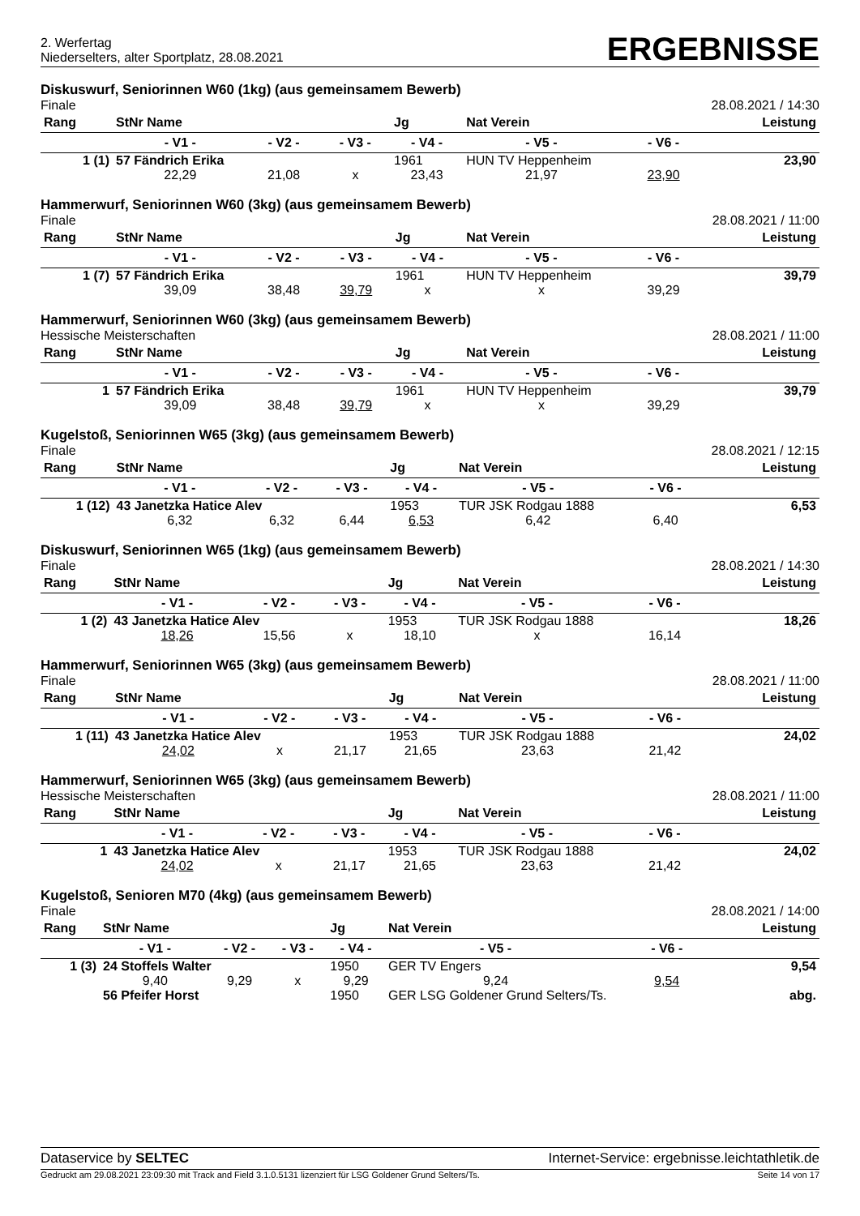2. Werfertag
Niederselters, alter Sportplatz, 28.08.2021
ERGEBNISSE
Diskuswurf, Seniorinnen W60 (1kg) (aus gemeinsamem Bewerb)
Finale 28.08.2021 / 14:30
| Rang | StNr Name | | | Jg | Nat Verein | | Leistung |
| --- | --- | --- | --- | --- | --- | --- | --- |
| | - V1 - | - V2 - | - V3 - | - V4 - | - V5 - | - V6 - | |
| 1 (1) | 57 Fändrich Erika | | | 1961 | HUN TV Heppenheim | | 23,90 |
| | 22,29 | 21,08 | x | 23,43 | 21,97 | 23,90 | |
Hammerwurf, Seniorinnen W60 (3kg) (aus gemeinsamem Bewerb)
Finale 28.08.2021 / 11:00
| Rang | StNr Name | | | Jg | Nat Verein | | Leistung |
| --- | --- | --- | --- | --- | --- | --- | --- |
| | - V1 - | - V2 - | - V3 - | - V4 - | - V5 - | - V6 - | |
| 1 (7) | 57 Fändrich Erika | | | 1961 | HUN TV Heppenheim | | 39,79 |
| | 39,09 | 38,48 | 39,79 | x | x | 39,29 | |
Hammerwurf, Seniorinnen W60 (3kg) (aus gemeinsamem Bewerb)
Hessische Meisterschaften 28.08.2021 / 11:00
| Rang | StNr Name | | | Jg | Nat Verein | | Leistung |
| --- | --- | --- | --- | --- | --- | --- | --- |
| | - V1 - | - V2 - | - V3 - | - V4 - | - V5 - | - V6 - | |
| 1 | 57 Fändrich Erika | | | 1961 | HUN TV Heppenheim | | 39,79 |
| | 39,09 | 38,48 | 39,79 | x | x | 39,29 | |
Kugelstoß, Seniorinnen W65 (3kg) (aus gemeinsamem Bewerb)
Finale 28.08.2021 / 12:15
| Rang | StNr Name | | | Jg | Nat Verein | | Leistung |
| --- | --- | --- | --- | --- | --- | --- | --- |
| | - V1 - | - V2 - | - V3 - | - V4 - | - V5 - | - V6 - | |
| 1 (12) | 43 Janetzka Hatice Alev | | | 1953 | TUR JSK Rodgau 1888 | | 6,53 |
| | 6,32 | 6,32 | 6,44 | 6,53 | 6,42 | 6,40 | |
Diskuswurf, Seniorinnen W65 (1kg) (aus gemeinsamem Bewerb)
Finale 28.08.2021 / 14:30
| Rang | StNr Name | | | Jg | Nat Verein | | Leistung |
| --- | --- | --- | --- | --- | --- | --- | --- |
| | - V1 - | - V2 - | - V3 - | - V4 - | - V5 - | - V6 - | |
| 1 (2) | 43 Janetzka Hatice Alev | | | 1953 | TUR JSK Rodgau 1888 | | 18,26 |
| | 18,26 | 15,56 | x | 18,10 | x | 16,14 | |
Hammerwurf, Seniorinnen W65 (3kg) (aus gemeinsamem Bewerb)
Finale 28.08.2021 / 11:00
| Rang | StNr Name | | | Jg | Nat Verein | | Leistung |
| --- | --- | --- | --- | --- | --- | --- | --- |
| | - V1 - | - V2 - | - V3 - | - V4 - | - V5 - | - V6 - | |
| 1 (11) | 43 Janetzka Hatice Alev | | | 1953 | TUR JSK Rodgau 1888 | | 24,02 |
| | 24,02 | x | 21,17 | 21,65 | 23,63 | 21,42 | |
Hammerwurf, Seniorinnen W65 (3kg) (aus gemeinsamem Bewerb)
Hessische Meisterschaften 28.08.2021 / 11:00
| Rang | StNr Name | | | Jg | Nat Verein | | Leistung |
| --- | --- | --- | --- | --- | --- | --- | --- |
| | - V1 - | - V2 - | - V3 - | - V4 - | - V5 - | - V6 - | |
| 1 | 43 Janetzka Hatice Alev | | | 1953 | TUR JSK Rodgau 1888 | | 24,02 |
| | 24,02 | x | 21,17 | 21,65 | 23,63 | 21,42 | |
Kugelstoß, Senioren M70 (4kg) (aus gemeinsamem Bewerb)
Finale 28.08.2021 / 14:00
| Rang | StNr Name | | | Jg | Nat Verein | | Leistung |
| --- | --- | --- | --- | --- | --- | --- | --- |
| | - V1 - | - V2 - | - V3 - | - V4 - | - V5 - | - V6 - | |
| 1 (3) | 24 Stoffels Walter | | | 1950 | GER TV Engers | | 9,54 |
| | 9,40 | 9,29 | x | 9,29 | 9,24 | 9,54 | |
| | 56 Pfeifer Horst | | | 1950 | GER LSG Goldener Grund Selters/Ts. | | abg. |
Dataservice by SELTEC Internet-Service: ergebnisse.leichtathletik.de
Gedruckt am 29.08.2021 23:09:30 mit Track and Field 3.1.0.5131 lizenziert für LSG Goldener Grund Selters/Ts. Seite 14 von 17